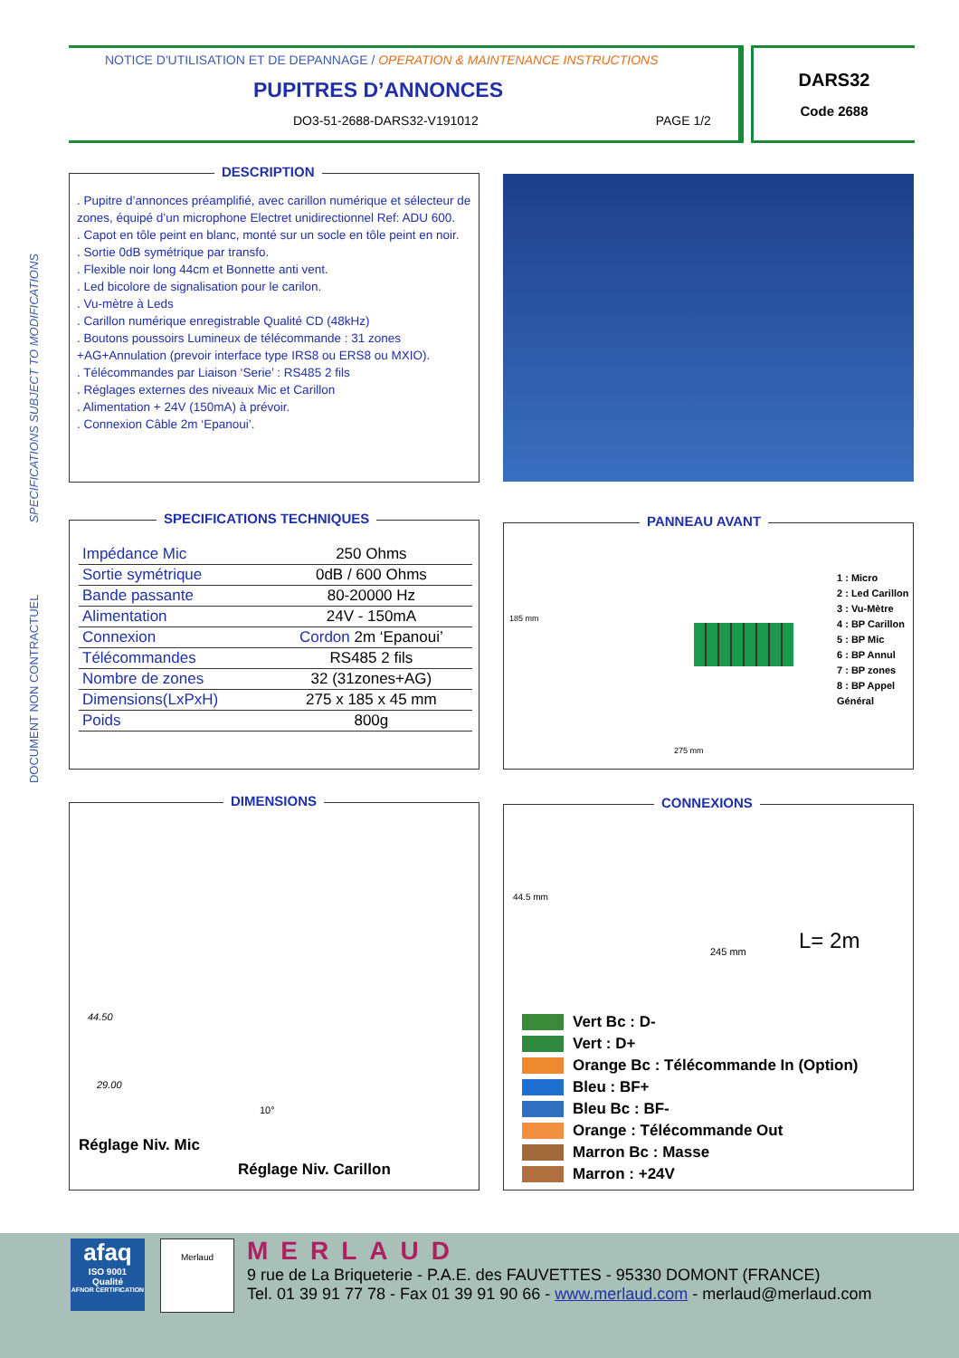DOCUMENT NON CONTRACTUEL SPECIFICATIONS SUBJECT TO MODIFICATIONS
NOTICE D'UTILISATION ET DE DEPANNAGE / OPERATION & MAINTENANCE INSTRUCTIONS
PUPITRES D’ANNONCES
DO3-51-2688-DARS32-V191012 PAGE 1/2
DARS32
Code 2688
DESCRIPTION
. Pupitre d’annonces préamplifié, avec carillon numérique et sélecteur de zones, équipé d’un microphone Electret unidirectionnel Ref: ADU 600.
. Capot en tôle peint en blanc, monté sur un socle en tôle peint en noir.
. Sortie 0dB symétrique par transfo.
. Flexible noir long 44cm et Bonnette anti vent.
. Led bicolore de signalisation pour le carilon.
. Vu-mètre à Leds
. Carillon numérique enregistrable Qualité CD (48kHz)
. Boutons poussoirs Lumineux de télécommande : 31 zones +AG+Annulation (prevoir interface type IRS8 ou ERS8 ou MXIO).
. Télécommandes par Liaison ‘Serie’ : RS485 2 fils
. Réglages externes des niveaux Mic et Carillon
. Alimentation + 24V (150mA) à prévoir.
. Connexion Câble 2m ‘Epanoui’.
SPECIFICATIONS TECHNIQUES
| Impédance Mic | 250 Ohms |
| Sortie symétrique | 0dB / 600 Ohms |
| Bande passante | 80-20000 Hz |
| Alimentation | 24V - 150mA |
| Connexion | Cordon 2m ‘Epanoui’ |
| Télécommandes | RS485 2 fils |
| Nombre de zones | 32 (31zones+AG) |
| Dimensions(LxPxH) | 275 x 185 x 45 mm |
| Poids | 800g |
PANNEAU AVANT
185 mm
275 mm
1 : Micro
2 : Led Carillon
3 : Vu-Mètre
4 : BP Carillon
5 : BP Mic
6 : BP Annul
7 : BP zones
8 : BP Appel
Général
DIMENSIONS
44.50
29.00
10°
Réglage Niv. Mic
Réglage Niv. Carillon
CONNEXIONS
44.5 mm
245 mm L= 2m
Vert Bc : D-
Vert : D+
Orange Bc : Télécommande In (Option)
Bleu : BF+
Bleu Bc : BF-
Orange : Télécommande Out
Marron Bc : Masse
Marron : +24V
afaq
ISO 9001
Qualité
AFNOR CERTIFICATION
Merlaud
MERLAUD
9 rue de La Briqueterie - P.A.E. des FAUVETTES - 95330 DOMONT (FRANCE)
Tel. 01 39 91 77 78 - Fax 01 39 91 90 66 - www.merlaud.com - merlaud@merlaud.com